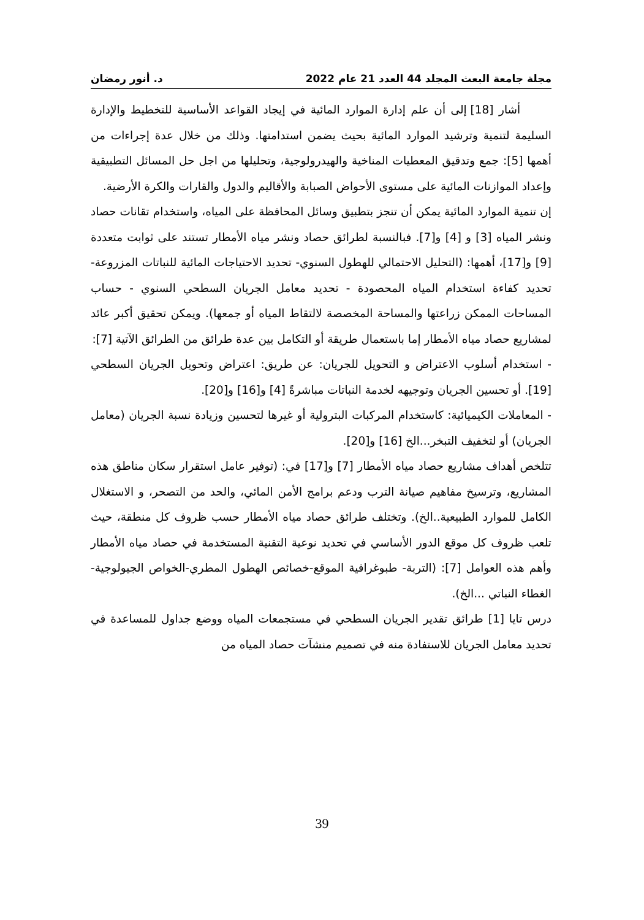مجلة جامعة البعث المجلد 44 العدد 21 عام 2022 د. أنور رمضان
أشار [18] إلى أن علم إدارة الموارد المائية في إيجاد القواعد الأساسية للتخطيط والإدارة السليمة لتنمية وترشيد الموارد المائية بحيث يضمن استدامتها. وذلك من خلال عدة إجراءات من أهمها [5]: جمع وتدقيق المعطيات المناخية والهيدرولوجية، وتحليلها من اجل حل المسائل التطبيقية وإعداد الموازنات المائية على مستوى الأحواض الصبابة والأقاليم والدول والقارات والكرة الأرضية.
إن تنمية الموارد المائية يمكن أن تنجز بتطبيق وسائل المحافظة على المياه، واستخدام تقانات حصاد ونشر المياه [3] و [4] و[7]. فبالنسبة لطرائق حصاد ونشر مياه الأمطار تستند على ثوابت متعددة [9] و[17]، أهمها: (التحليل الاحتمالي للهطول السنوي- تحديد الاحتياجات المائية للنباتات المزروعة- تحديد كفاءة استخدام المياه المحصودة - تحديد معامل الجريان السطحي السنوي - حساب المساحات الممكن زراعتها والمساحة المخصصة لالتقاط المياه أو جمعها). ويمكن تحقيق أكبر عائد لمشاريع حصاد مياه الأمطار إما باستعمال طريقة أو التكامل بين عدة طرائق من الطرائق الآتية [7]:
- استخدام أسلوب الاعتراض و التحويل للجريان: عن طريق: اعتراض وتحويل الجريان السطحي [19]. أو تحسين الجريان وتوجيهه لخدمة النباتات مباشرةً [4] و[16] و[20].
- المعاملات الكيميائية: كاستخدام المركبات البترولية أو غيرها لتحسين وزيادة نسبة الجريان (معامل الجريان) أو لتخفيف التبخر...الخ [16] و[20].
تتلخص أهداف مشاريع حصاد مياه الأمطار [7] و[17] في: (توفير عامل استقرار سكان مناطق هذه المشاريع، وترسيخ مفاهيم صيانة الترب ودعم برامج الأمن المائي، والحد من التصحر، و الاستغلال الكامل للموارد الطبيعية..الخ). وتختلف طرائق حصاد مياه الأمطار حسب ظروف كل منطقة، حيث تلعب ظروف كل موقع الدور الأساسي في تحديد نوعية التقنية المستخدمة في حصاد مياه الأمطار وأهم هذه العوامل [7]: (التربة- طبوغرافية الموقع-خصائص الهطول المطري-الخواص الجيولوجية- الغطاء النباتي ...الخ).
درس تايا [1] طرائق تقدير الجريان السطحي في مستجمعات المياه ووضع جداول للمساعدة في تحديد معامل الجريان للاستفادة منه في تصميم منشآت حصاد المياه من
39